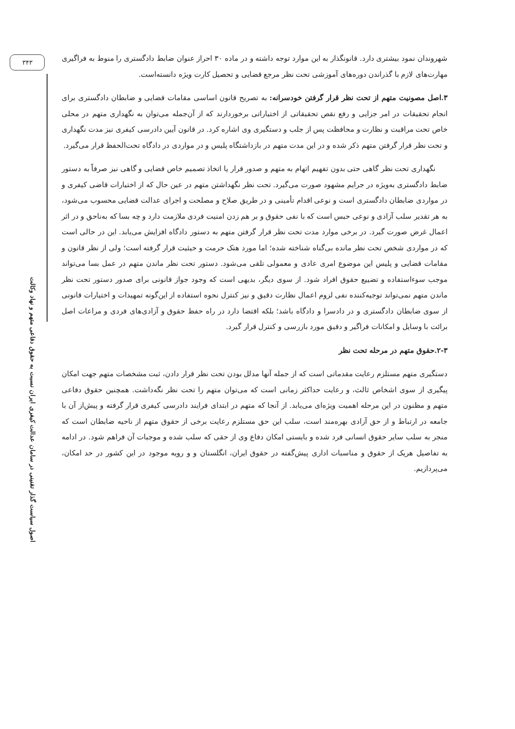۳۴۳
اصول سیاست گذار تقنینی در سامان عدالت کیفری ایران نسبت به حقوق دفاعی متهم و نهاد وکالت
شهروندان نمود بیشتری دارد. قانونگذار به این موارد توجه داشته و در ماده ۳۰ احراز عنوان ضابط دادگستری را منوط به فراگیری مهارت‌های لازم با گذراندن دوره‌های آموزشی تحت نظر مرجع قضایی و تحصیل کارت ویژه دانسته‌است.
۳.اصل مصونیت متهم از تحت نظر قرار گرفتن خودسرانه: به تصریح قانون اساسی مقامات قضایی و ضابطان دادگستری برای انجام تحقیقات در امر جزایی و رفع نقص تحقیقاتی از اختیاراتی برخوردارند که از آن‌جمله می‌توان به نگهداری متهم در محلی خاص تحت مراقبت و نظارت و محافظت پس از جلب و دستگیری وی اشاره کرد. در قانون آیین دادرسی کیفری نیز مدت نگهداری و تحت نظر قرار گرفتن متهم ذکر شده و در این مدت متهم در بازداشتگاه پلیس و در مواردی در دادگاه تحت‌الحفظ قرار می‌گیرد.
نگهداری تحت نظر گاهی حتی بدون تفهیم اتهام به متهم و صدور قرار یا اتخاذ تصمیم خاص قضایی و گاهی نیز صرفاً به دستور ضابط دادگستری به‌ویژه در جرایم مشهود صورت می‌گیرد. تحت نظر نگهداشتن متهم در عین حال که از اختیارات قاضی کیفری و در مواردی ضابطان دادگستری است و نوعی اقدام تأمینی و در طریق صلاح و مصلحت و اجرای عدالت قضایی محسوب می‌شود، به هر تقدیر سلب آزادی و نوعی حبس است که با نفی حقوق و بر هم زدن امنیت فردی ملازمت دارد و چه بسا که به‌ناحق و در اثر اعمال غرض صورت گیرد. در برخی موارد مدت تحت نظر قرار گرفتن متهم به دستور دادگاه افزایش می‌یابد. این در حالی است که در مواردی شخص تحت نظر مانده بی‌گناه شناخته شده؛ اما مورد هتک حرمت و حیثیت قرار گرفته است؛ ولی از نظر قانون و مقامات قضایی و پلیس این موضوع امری عادی و معمولی تلقی می‌شود. دستور تحت نظر ماندن متهم در عمل بسا می‌تواند موجب سوءاستفاده و تضییع حقوق افراد شود. از سوی دیگر، بدیهی است که وجود جواز قانونی برای صدور دستور تحت نظر ماندن متهم نمی‌تواند توجیه‌کننده نفی لزوم اعمال نظارت دقیق و نیز کنترل نحوه استفاده از این‌گونه تمهیدات و اختیارات قانونی از سوی ضابطان دادگستری و در دادسرا و دادگاه باشد؛ بلکه اقتضا دارد در راه حفظ حقوق و آزادی‌های فردی و مراعات اصل برائت با وسایل و امکانات فراگیر و دقیق مورد بازرسی و کنترل قرار گیرد.
۲-۳.حقوق متهم در مرحله تحت نظر
دستگیری متهم مستلزم رعایت مقدماتی است که از جمله آنها مدلل بودن تحت نظر قرار دادن، ثبت مشخصات متهم جهت امکان پیگیری از سوی اشخاص ثالث، و رعایت حداکثر زمانی است که می‌توان متهم را تحت نظر نگه‌داشت. همچنین حقوق دفاعی متهم و مظنون در این مرحله اهمیت ویژه‌ای می‌یابد. از آنجا که متهم در ابتدای فرایند دادرسی کیفری قرار گرفته و پیش‌از آن با جامعه در ارتباط و از حق آزادی بهره‌مند است، سلب این حق مستلزم رعایت برخی از حقوق متهم از ناحیه ضابطان است که منجر به سلب سایر حقوق انسانی فرد شده و بایستی امکان دفاع وی از حقی که سلب شده و موجبات آن فراهم شود. در ادامه به تفاصیل هریک از حقوق و مناسبات اداری پیش‌گفته در حقوق ایران، انگلستان و و رویه موجود در این کشور در حد امکان، می‌پردازیم.